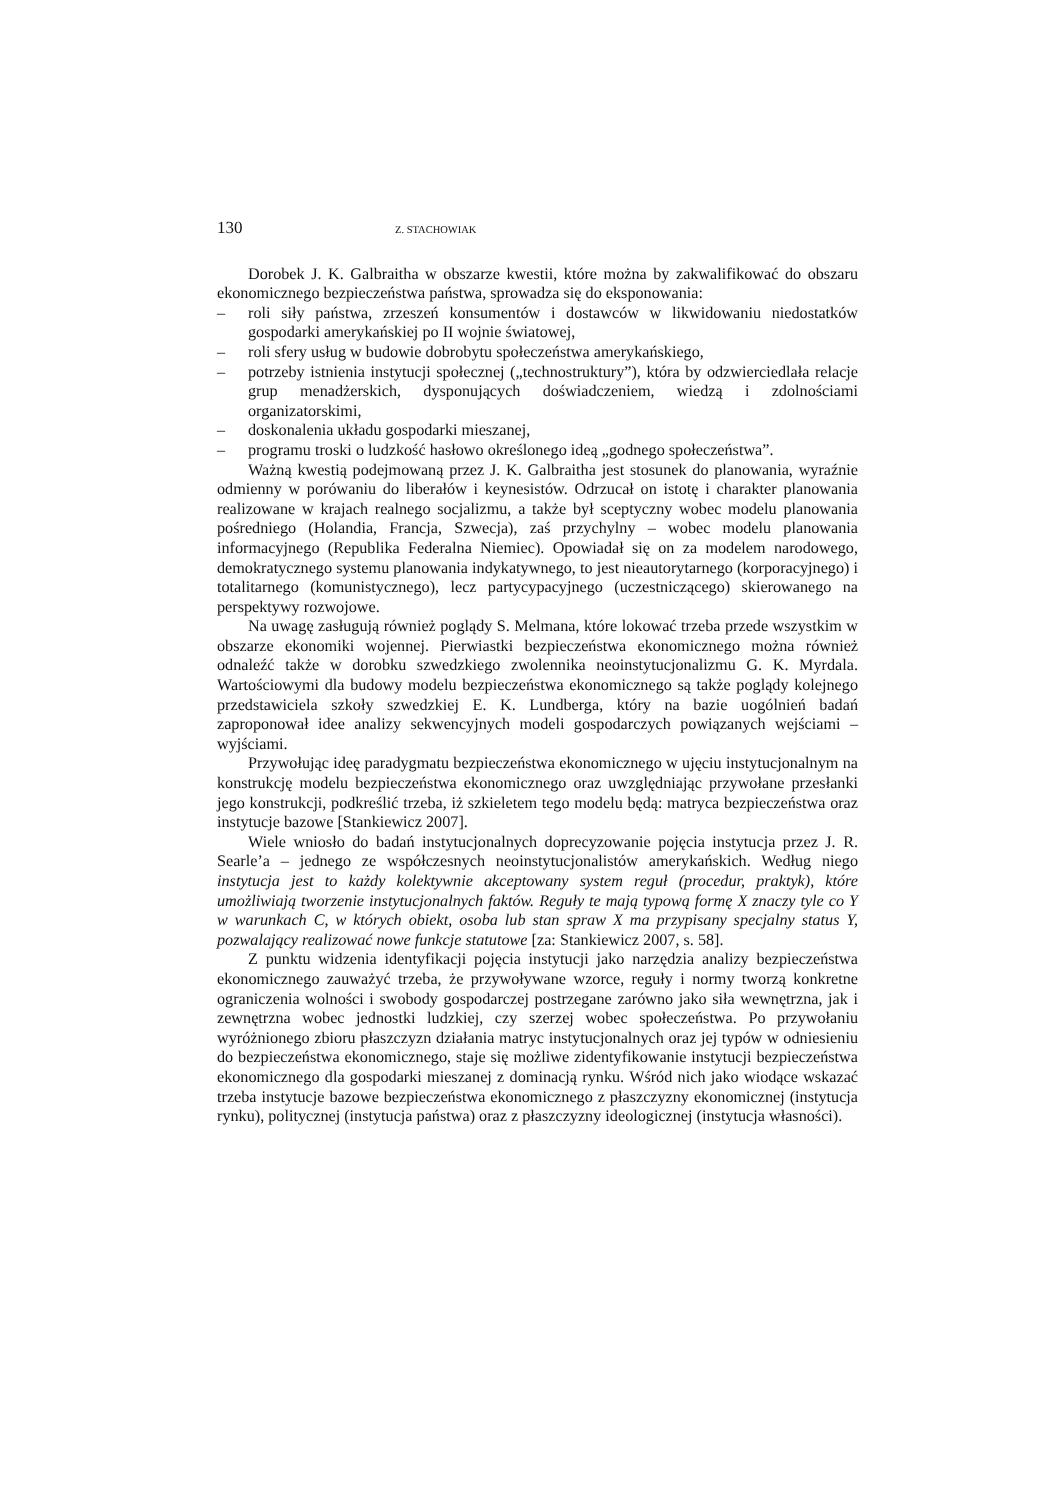130 Z. STACHOWIAK
Dorobek J. K. Galbraitha w obszarze kwestii, które można by zakwalifikować do obszaru ekonomicznego bezpieczeństwa państwa, sprowadza się do eksponowania:
– roli siły państwa, zrzeszeń konsumentów i dostawców w likwidowaniu niedostatków gospodarki amerykańskiej po II wojnie światowej,
– roli sfery usług w budowie dobrobytu społeczeństwa amerykańskiego,
– potrzeby istnienia instytucji społecznej („technostruktury”), która by odzwierciedlała relacje grup menadżerskich, dysponujących doświadczeniem, wiedzą i zdolnościami organizatorskimi,
– doskonalenia układu gospodarki mieszanej,
– programu troski o ludzkość hasłowo określonego ideą „godnego społeczeństwa”.
Ważną kwestią podejmowaną przez J. K. Galbraitha jest stosunek do planowania, wyraźnie odmienny w porówaniu do liberałów i keynesistów. Odrzucał on istotę i charakter planowania realizowane w krajach realnego socjalizmu, a także był sceptyczny wobec modelu planowania pośredniego (Holandia, Francja, Szwecja), zaś przychylny – wobec modelu planowania informacyjnego (Republika Federalna Niemiec). Opowiadał się on za modelem narodowego, demokratycznego systemu planowania indykatywnego, to jest nieautorytarnego (korporacyjnego) i totalitarnego (komunistycznego), lecz partycypacyjnego (uczestniczącego) skierowanego na perspektywy rozwojowe.
Na uwagę zasługują również poglądy S. Melmana, które lokować trzeba przede wszystkim w obszarze ekonomiki wojennej. Pierwiastki bezpieczeństwa ekonomicznego można również odnaleźć także w dorobku szwedzkiego zwolennika neoinstytucjonalizmu G. K. Myrdala. Wartościowymi dla budowy modelu bezpieczeństwa ekonomicznego są także poglądy kolejnego przedstawiciela szkoły szwedzkiej E. K. Lundberga, który na bazie uogólnień badań zaproponował idee analizy sekwencyjnych modeli gospodarczych powiązanych wejściami – wyjściami.
Przywołując ideę paradygmatu bezpieczeństwa ekonomicznego w ujęciu instytucjonalnym na konstrukcję modelu bezpieczeństwa ekonomicznego oraz uwzględniając przywołane przesłanki jego konstrukcji, podkreślić trzeba, iż szkieletem tego modelu będą: matryca bezpieczeństwa oraz instytucje bazowe [Stankiewicz 2007].
Wiele wniosło do badań instytucjonalnych doprecyzowanie pojęcia instytucja przez J. R. Searle’a – jednego ze współczesnych neoinstytucjonalistów amerykańskich. Według niego instytucja jest to każdy kolektywnie akceptowany system reguł (procedur, praktyk), które umożliwiają tworzenie instytucjonalnych faktów. Reguły te mają typową formę X znaczy tyle co Y w warunkach C, w których obiekt, osoba lub stan spraw X ma przypisany specjalny status Y, pozwalający realizować nowe funkcje statutowe [za: Stankiewicz 2007, s. 58].
Z punktu widzenia identyfikacji pojęcia instytucji jako narzędzia analizy bezpieczeństwa ekonomicznego zauważyć trzeba, że przywoływane wzorce, reguły i normy tworzą konkretne ograniczenia wolności i swobody gospodarczej postrzegane zarówno jako siła wewnętrzna, jak i zewnętrzna wobec jednostki ludzkiej, czy szerzej wobec społeczeństwa. Po przywołaniu wyróżnionego zbioru płaszczyzn działania matryc instytucjonalnych oraz jej typów w odniesieniu do bezpieczeństwa ekonomicznego, staje się możliwe zidentyfikowanie instytucji bezpieczeństwa ekonomicznego dla gospodarki mieszanej z dominacją rynku. Wśród nich jako wiodące wskazać trzeba instytucje bazowe bezpieczeństwa ekonomicznego z płaszczyzny ekonomicznej (instytucja rynku), politycznej (instytucja państwa) oraz z płaszczyzny ideologicznej (instytucja własności).